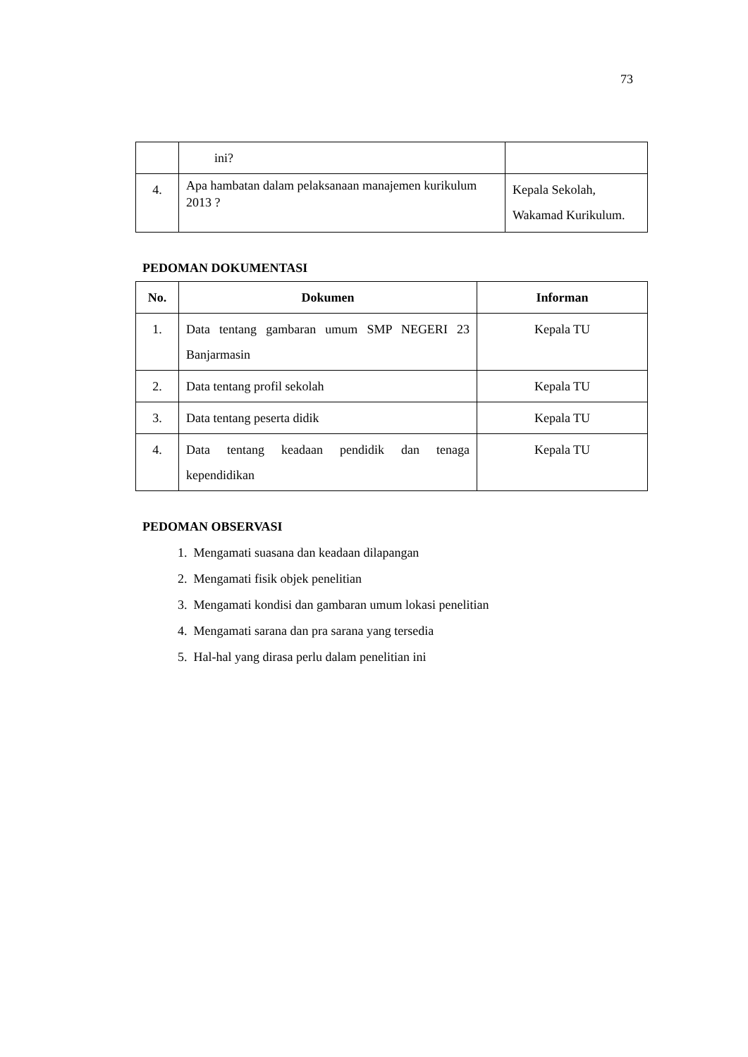73
| | ini? | |
| 4. | Apa hambatan dalam pelaksanaan manajemen kurikulum 2013 ? | Kepala Sekolah, Wakamad Kurikulum. |
PEDOMAN DOKUMENTASI
| No. | Dokumen | Informan |
| --- | --- | --- |
| 1. | Data tentang gambaran umum SMP NEGERI 23 Banjarmasin | Kepala TU |
| 2. | Data tentang profil sekolah | Kepala TU |
| 3. | Data tentang peserta didik | Kepala TU |
| 4. | Data tentang keadaan pendidik dan tenaga kependidikan | Kepala TU |
PEDOMAN OBSERVASI
1. Mengamati suasana dan keadaan dilapangan
2. Mengamati fisik objek penelitian
3. Mengamati kondisi dan gambaran umum lokasi penelitian
4. Mengamati sarana dan pra sarana yang tersedia
5. Hal-hal yang dirasa perlu dalam penelitian ini